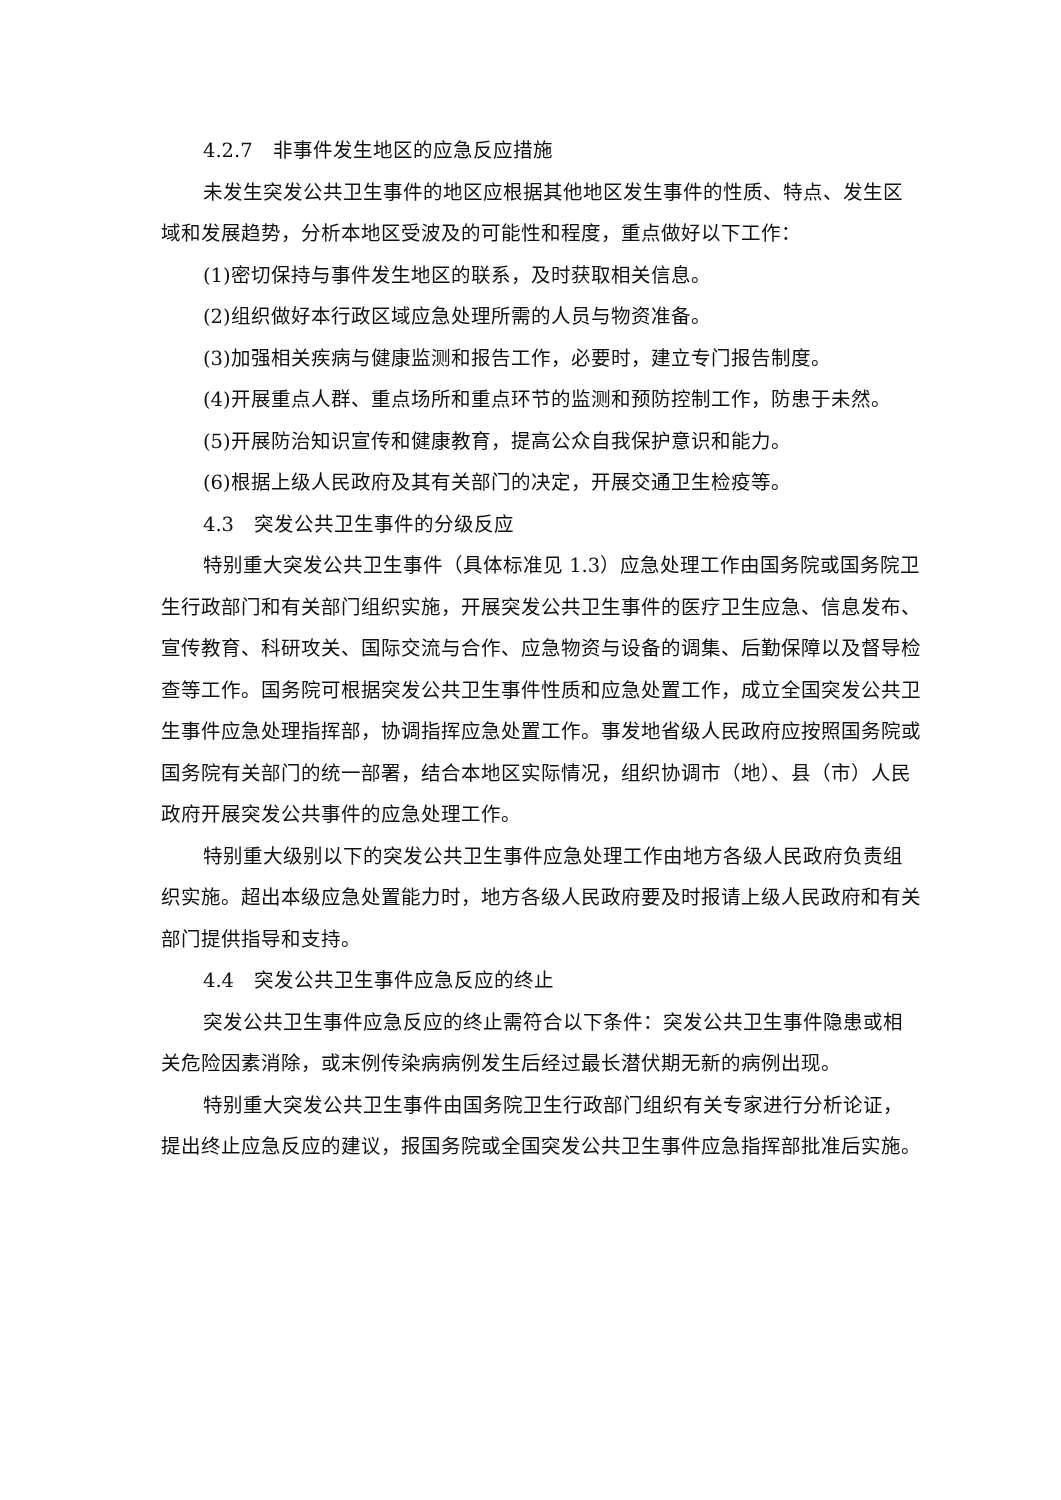4.2.7　非事件发生地区的应急反应措施
未发生突发公共卫生事件的地区应根据其他地区发生事件的性质、特点、发生区域和发展趋势，分析本地区受波及的可能性和程度，重点做好以下工作：
(1)密切保持与事件发生地区的联系，及时获取相关信息。
(2)组织做好本行政区域应急处理所需的人员与物资准备。
(3)加强相关疾病与健康监测和报告工作，必要时，建立专门报告制度。
(4)开展重点人群、重点场所和重点环节的监测和预防控制工作，防患于未然。
(5)开展防治知识宣传和健康教育，提高公众自我保护意识和能力。
(6)根据上级人民政府及其有关部门的决定，开展交通卫生检疫等。
4.3　突发公共卫生事件的分级反应
特别重大突发公共卫生事件（具体标准见 1.3）应急处理工作由国务院或国务院卫生行政部门和有关部门组织实施，开展突发公共卫生事件的医疗卫生应急、信息发布、宣传教育、科研攻关、国际交流与合作、应急物资与设备的调集、后勤保障以及督导检查等工作。国务院可根据突发公共卫生事件性质和应急处置工作，成立全国突发公共卫生事件应急处理指挥部，协调指挥应急处置工作。事发地省级人民政府应按照国务院或国务院有关部门的统一部署，结合本地区实际情况，组织协调市（地）、县（市）人民政府开展突发公共事件的应急处理工作。
特别重大级别以下的突发公共卫生事件应急处理工作由地方各级人民政府负责组织实施。超出本级应急处置能力时，地方各级人民政府要及时报请上级人民政府和有关部门提供指导和支持。
4.4　突发公共卫生事件应急反应的终止
突发公共卫生事件应急反应的终止需符合以下条件：突发公共卫生事件隐患或相关危险因素消除，或末例传染病病例发生后经过最长潜伏期无新的病例出现。
特别重大突发公共卫生事件由国务院卫生行政部门组织有关专家进行分析论证，提出终止应急反应的建议，报国务院或全国突发公共卫生事件应急指挥部批准后实施。